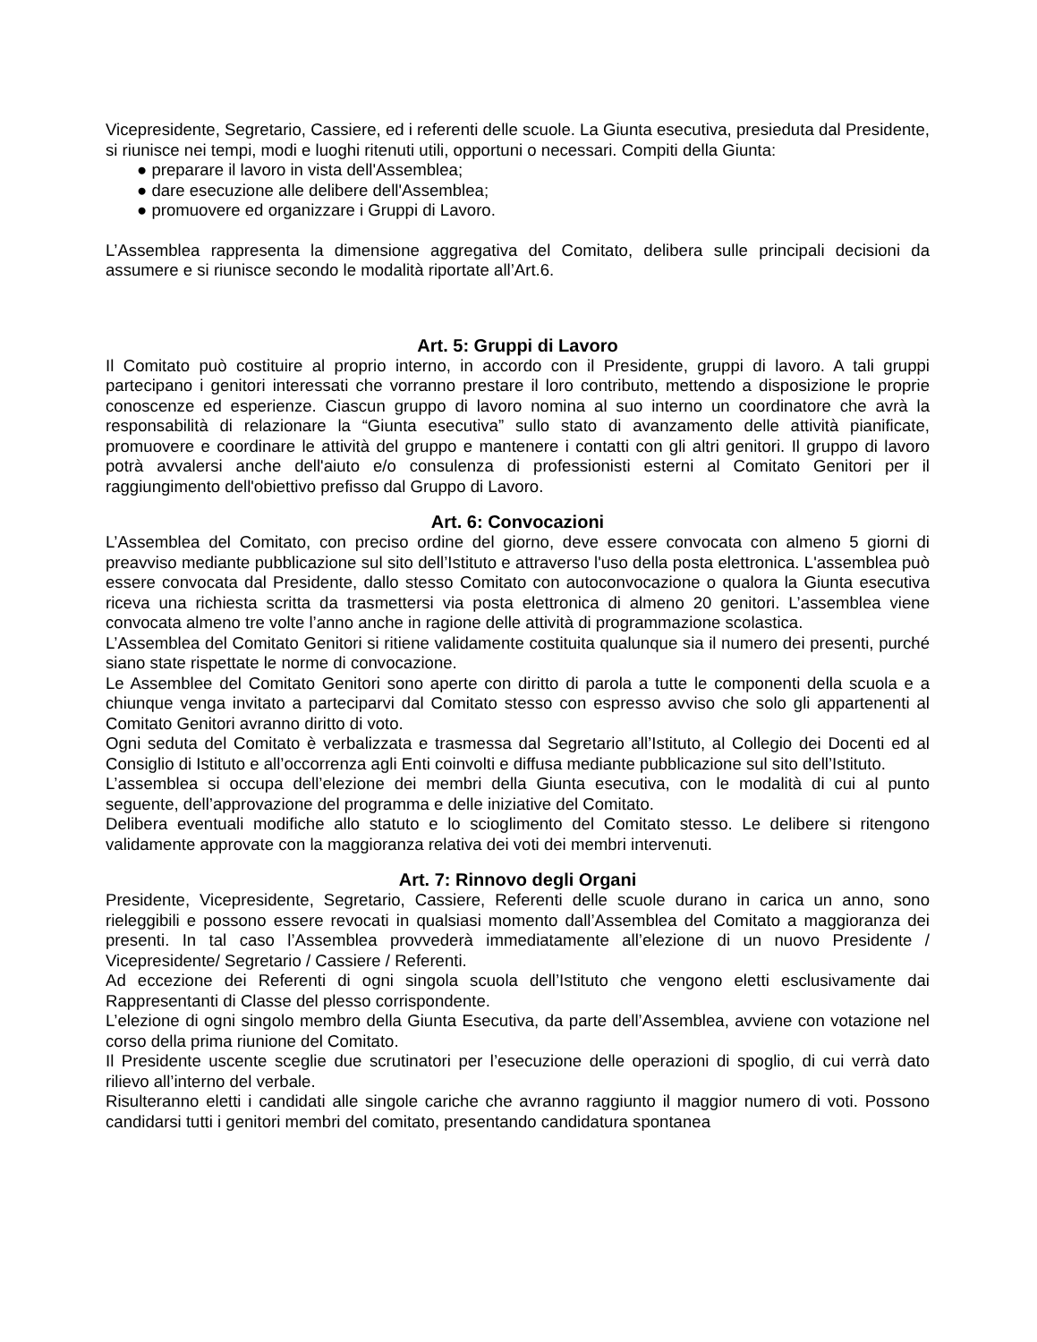Vicepresidente, Segretario, Cassiere, ed i referenti delle scuole. La Giunta esecutiva, presieduta dal Presidente, si riunisce nei tempi, modi e luoghi ritenuti utili, opportuni o necessari. Compiti della Giunta:
● preparare il lavoro in vista dell'Assemblea;
● dare esecuzione alle delibere dell'Assemblea;
● promuovere ed organizzare i Gruppi di Lavoro.
L’Assemblea rappresenta la dimensione aggregativa del Comitato, delibera sulle principali decisioni da assumere e si riunisce secondo le modalità riportate all’Art.6.
Art. 5: Gruppi di Lavoro
Il Comitato può costituire al proprio interno, in accordo con il Presidente, gruppi di lavoro. A tali gruppi partecipano i genitori interessati che vorranno prestare il loro contributo, mettendo a disposizione le proprie conoscenze ed esperienze. Ciascun gruppo di lavoro nomina al suo interno un coordinatore che avrà la responsabilità di relazionare la “Giunta esecutiva” sullo stato di avanzamento delle attività pianificate, promuovere e coordinare le attività del gruppo e mantenere i contatti con gli altri genitori. Il gruppo di lavoro potrà avvalersi anche dell'aiuto e/o consulenza di professionisti esterni al Comitato Genitori per il raggiungimento dell'obiettivo prefisso dal Gruppo di Lavoro.
Art. 6: Convocazioni
L’Assemblea del Comitato, con preciso ordine del giorno, deve essere convocata con almeno 5 giorni di preavviso mediante pubblicazione sul sito dell’Istituto e attraverso l'uso della posta elettronica. L'assemblea può essere convocata dal Presidente, dallo stesso Comitato con autoconvocazione o qualora la Giunta esecutiva riceva una richiesta scritta da trasmettersi via posta elettronica di almeno 20 genitori. L’assemblea viene convocata almeno tre volte l’anno anche in ragione delle attività di programmazione scolastica.
L’Assemblea del Comitato Genitori si ritiene validamente costituita qualunque sia il numero dei presenti, purché siano state rispettate le norme di convocazione.
Le Assemblee del Comitato Genitori sono aperte con diritto di parola a tutte le componenti della scuola e a chiunque venga invitato a parteciparvi dal Comitato stesso con espresso avviso che solo gli appartenenti al Comitato Genitori avranno diritto di voto.
Ogni seduta del Comitato è verbalizzata e trasmessa dal Segretario all’Istituto, al Collegio dei Docenti ed al Consiglio di Istituto e all’occorrenza agli Enti coinvolti e diffusa mediante pubblicazione sul sito dell’Istituto.
L’assemblea si occupa dell’elezione dei membri della Giunta esecutiva, con le modalità di cui al punto seguente, dell’approvazione del programma e delle iniziative del Comitato.
Delibera eventuali modifiche allo statuto e lo scioglimento del Comitato stesso. Le delibere si ritengono validamente approvate con la maggioranza relativa dei voti dei membri intervenuti.
Art. 7: Rinnovo degli Organi
Presidente, Vicepresidente, Segretario, Cassiere, Referenti delle scuole durano in carica un anno, sono rieleggibili e possono essere revocati in qualsiasi momento dall’Assemblea del Comitato a maggioranza dei presenti. In tal caso l’Assemblea provvederà immediatamente all’elezione di un nuovo Presidente / Vicepresidente/ Segretario / Cassiere / Referenti.
Ad eccezione dei Referenti di ogni singola scuola dell’Istituto che vengono eletti esclusivamente dai Rappresentanti di Classe del plesso corrispondente.
L’elezione di ogni singolo membro della Giunta Esecutiva, da parte dell’Assemblea, avviene con votazione nel corso della prima riunione del Comitato.
Il Presidente uscente sceglie due scrutinatori per l’esecuzione delle operazioni di spoglio, di cui verrà dato rilievo all’interno del verbale.
Risulteranno eletti i candidati alle singole cariche che avranno raggiunto il maggior numero di voti. Possono candidarsi tutti i genitori membri del comitato, presentando candidatura spontanea